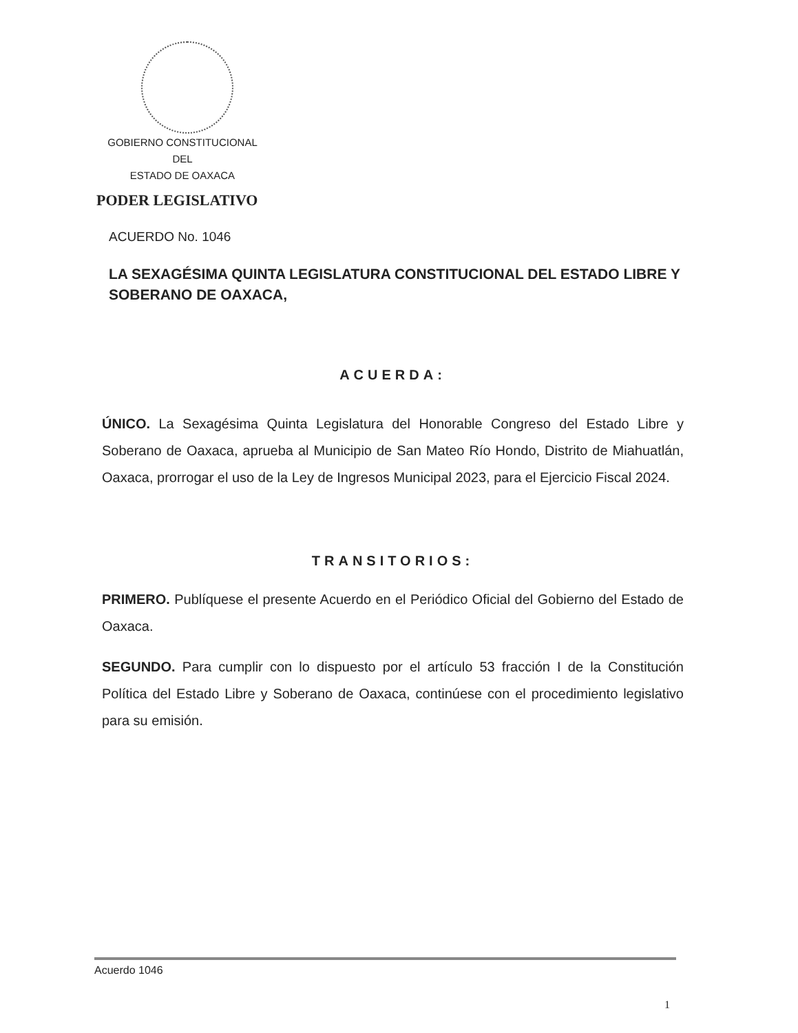GOBIERNO CONSTITUCIONAL
DEL
ESTADO DE OAXACA
PODER LEGISLATIVO
ACUERDO No. 1046
LA SEXAGÉSIMA QUINTA LEGISLATURA CONSTITUCIONAL DEL ESTADO LIBRE Y SOBERANO DE OAXACA,
ACUERDA:
ÚNICO. La Sexagésima Quinta Legislatura del Honorable Congreso del Estado Libre y Soberano de Oaxaca, aprueba al Municipio de San Mateo Río Hondo, Distrito de Miahuatlán, Oaxaca, prorrogar el uso de la Ley de Ingresos Municipal 2023, para el Ejercicio Fiscal 2024.
TRANSITORIOS:
PRIMERO. Publíquese el presente Acuerdo en el Periódico Oficial del Gobierno del Estado de Oaxaca.
SEGUNDO. Para cumplir con lo dispuesto por el artículo 53 fracción I de la Constitución Política del Estado Libre y Soberano de Oaxaca, continúese con el procedimiento legislativo para su emisión.
Acuerdo 1046
1